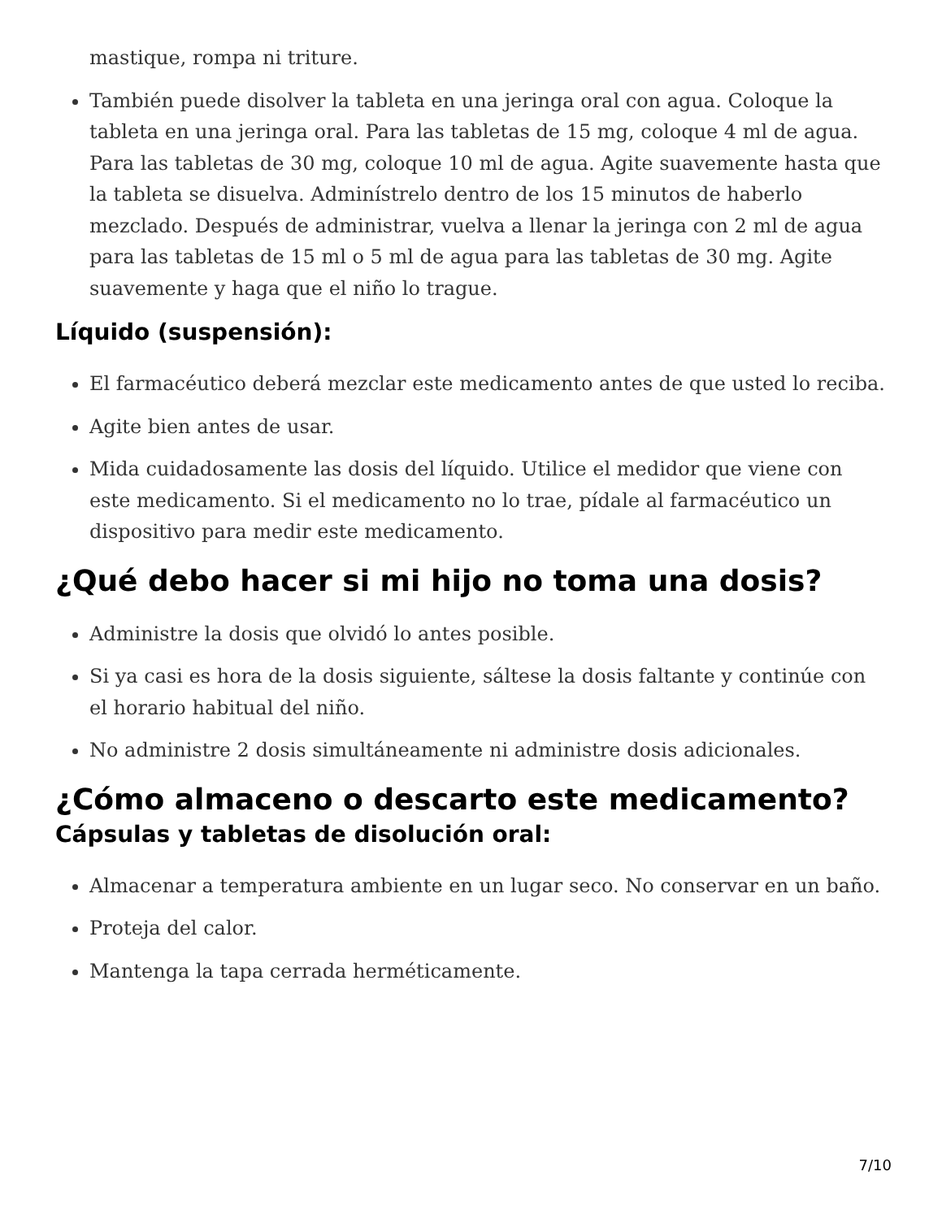mastique, rompa ni triture.
También puede disolver la tableta en una jeringa oral con agua. Coloque la tableta en una jeringa oral. Para las tabletas de 15 mg, coloque 4 ml de agua. Para las tabletas de 30 mg, coloque 10 ml de agua. Agite suavemente hasta que la tableta se disuelva. Adminístrelo dentro de los 15 minutos de haberlo mezclado. Después de administrar, vuelva a llenar la jeringa con 2 ml de agua para las tabletas de 15 ml o 5 ml de agua para las tabletas de 30 mg. Agite suavemente y haga que el niño lo trague.
Líquido (suspensión):
El farmacéutico deberá mezclar este medicamento antes de que usted lo reciba.
Agite bien antes de usar.
Mida cuidadosamente las dosis del líquido. Utilice el medidor que viene con este medicamento. Si el medicamento no lo trae, pídale al farmacéutico un dispositivo para medir este medicamento.
¿Qué debo hacer si mi hijo no toma una dosis?
Administre la dosis que olvidó lo antes posible.
Si ya casi es hora de la dosis siguiente, sáltese la dosis faltante y continúe con el horario habitual del niño.
No administre 2 dosis simultáneamente ni administre dosis adicionales.
¿Cómo almaceno o descarto este medicamento?
Cápsulas y tabletas de disolución oral:
Almacenar a temperatura ambiente en un lugar seco. No conservar en un baño.
Proteja del calor.
Mantenga la tapa cerrada herméticamente.
7/10